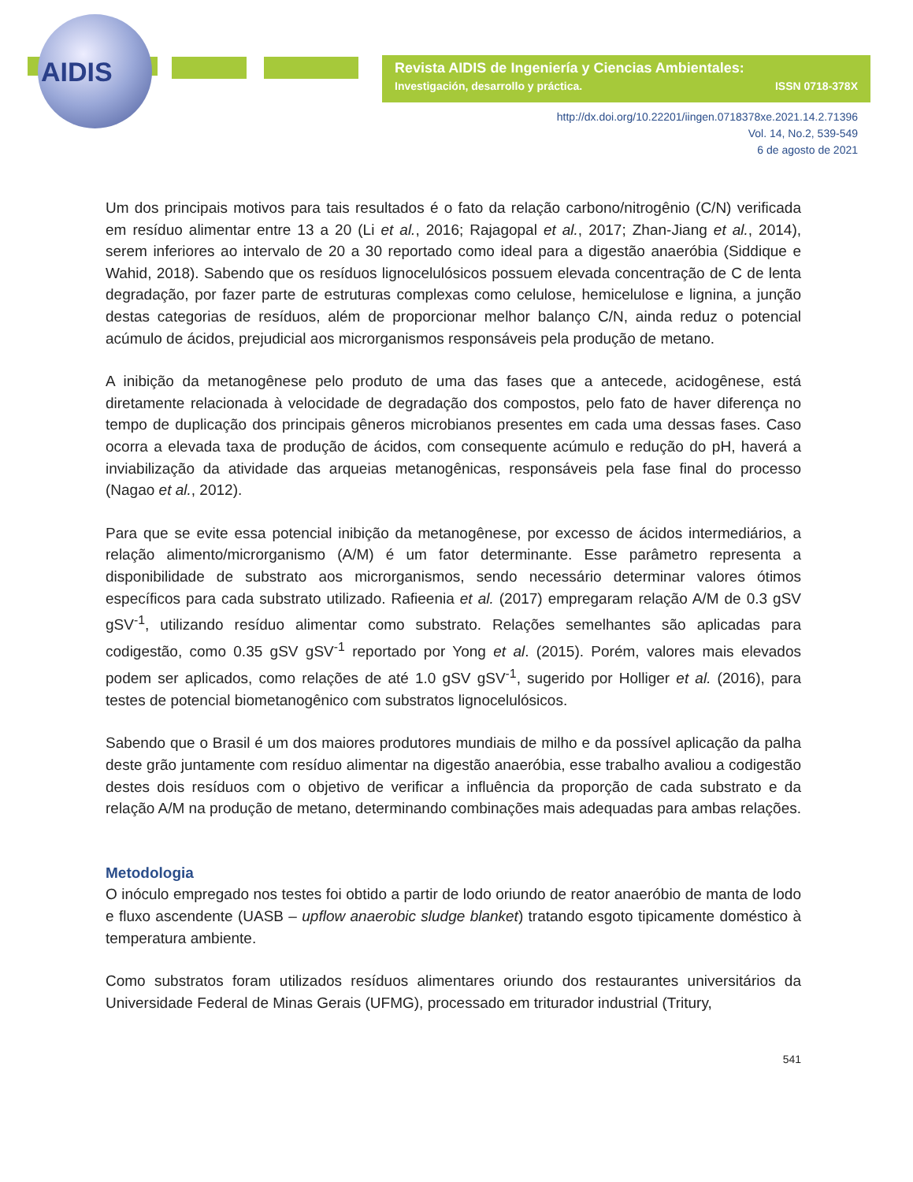AIDIS
Revista AIDIS de Ingeniería y Ciencias Ambientales:
Investigación, desarrollo y práctica. ISSN 0718-378X
http://dx.doi.org/10.22201/iingen.0718378xe.2021.14.2.71396
Vol. 14, No.2, 539-549
6 de agosto de 2021
Um dos principais motivos para tais resultados é o fato da relação carbono/nitrogênio (C/N) verificada em resíduo alimentar entre 13 a 20 (Li et al., 2016; Rajagopal et al., 2017; Zhan-Jiang et al., 2014), serem inferiores ao intervalo de 20 a 30 reportado como ideal para a digestão anaeróbia (Siddique e Wahid, 2018). Sabendo que os resíduos lignocelulósicos possuem elevada concentração de C de lenta degradação, por fazer parte de estruturas complexas como celulose, hemicelulose e lignina, a junção destas categorias de resíduos, além de proporcionar melhor balanço C/N, ainda reduz o potencial acúmulo de ácidos, prejudicial aos microrganismos responsáveis pela produção de metano.
A inibição da metanogênese pelo produto de uma das fases que a antecede, acidogênese, está diretamente relacionada à velocidade de degradação dos compostos, pelo fato de haver diferença no tempo de duplicação dos principais gêneros microbianos presentes em cada uma dessas fases. Caso ocorra a elevada taxa de produção de ácidos, com consequente acúmulo e redução do pH, haverá a inviabilização da atividade das arqueias metanogênicas, responsáveis pela fase final do processo (Nagao et al., 2012).
Para que se evite essa potencial inibição da metanogênese, por excesso de ácidos intermediários, a relação alimento/microrganismo (A/M) é um fator determinante. Esse parâmetro representa a disponibilidade de substrato aos microrganismos, sendo necessário determinar valores ótimos específicos para cada substrato utilizado. Rafieenia et al. (2017) empregaram relação A/M de 0.3 gSV gSV<sup>-1</sup>, utilizando resíduo alimentar como substrato. Relações semelhantes são aplicadas para codigestão, como 0.35 gSV gSV<sup>-1</sup> reportado por Yong et al. (2015). Porém, valores mais elevados podem ser aplicados, como relações de até 1.0 gSV gSV<sup>-1</sup>, sugerido por Holliger et al. (2016), para testes de potencial biometanogênico com substratos lignocelulósicos.
Sabendo que o Brasil é um dos maiores produtores mundiais de milho e da possível aplicação da palha deste grão juntamente com resíduo alimentar na digestão anaeróbia, esse trabalho avaliou a codigestão destes dois resíduos com o objetivo de verificar a influência da proporção de cada substrato e da relação A/M na produção de metano, determinando combinações mais adequadas para ambas relações.
Metodologia
O inóculo empregado nos testes foi obtido a partir de lodo oriundo de reator anaeróbio de manta de lodo e fluxo ascendente (UASB – upflow anaerobic sludge blanket) tratando esgoto tipicamente doméstico à temperatura ambiente.
Como substratos foram utilizados resíduos alimentares oriundo dos restaurantes universitários da Universidade Federal de Minas Gerais (UFMG), processado em triturador industrial (Tritury,
541